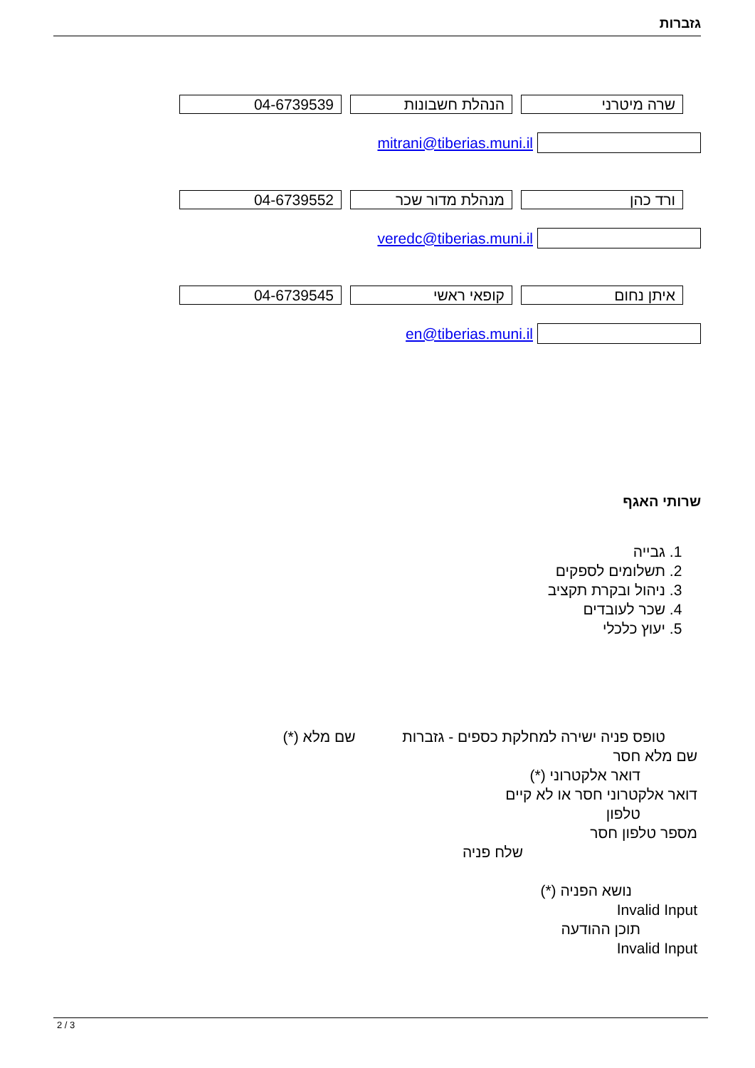גזברות
שרה מיטרני הנהלת חשבונות 04-6739539
mitrani@tiberias.muni.il
ורד כהן מנהלת מדור שכר 04-6739552
veredc@tiberias.muni.il
איתן נחום קופאי ראשי 04-6739545
en@tiberias.muni.il
שרותי האגף
1. גבייה
2. תשלומים לספקים
3. ניהול ובקרת תקציב
4. שכר לעובדים
5. יעוץ כלכלי
טופס פניה ישירה למחלקת כספים - גזברות שם מלא (*)
שם מלא חסר
דואר אלקטרוני (*)
דואר אלקטרוני חסר או לא קיים
טלפון
מספר טלפון חסר
שלח פניה
נושא הפניה (*)
Invalid Input
תוכן ההודעה
Invalid Input
2 / 3